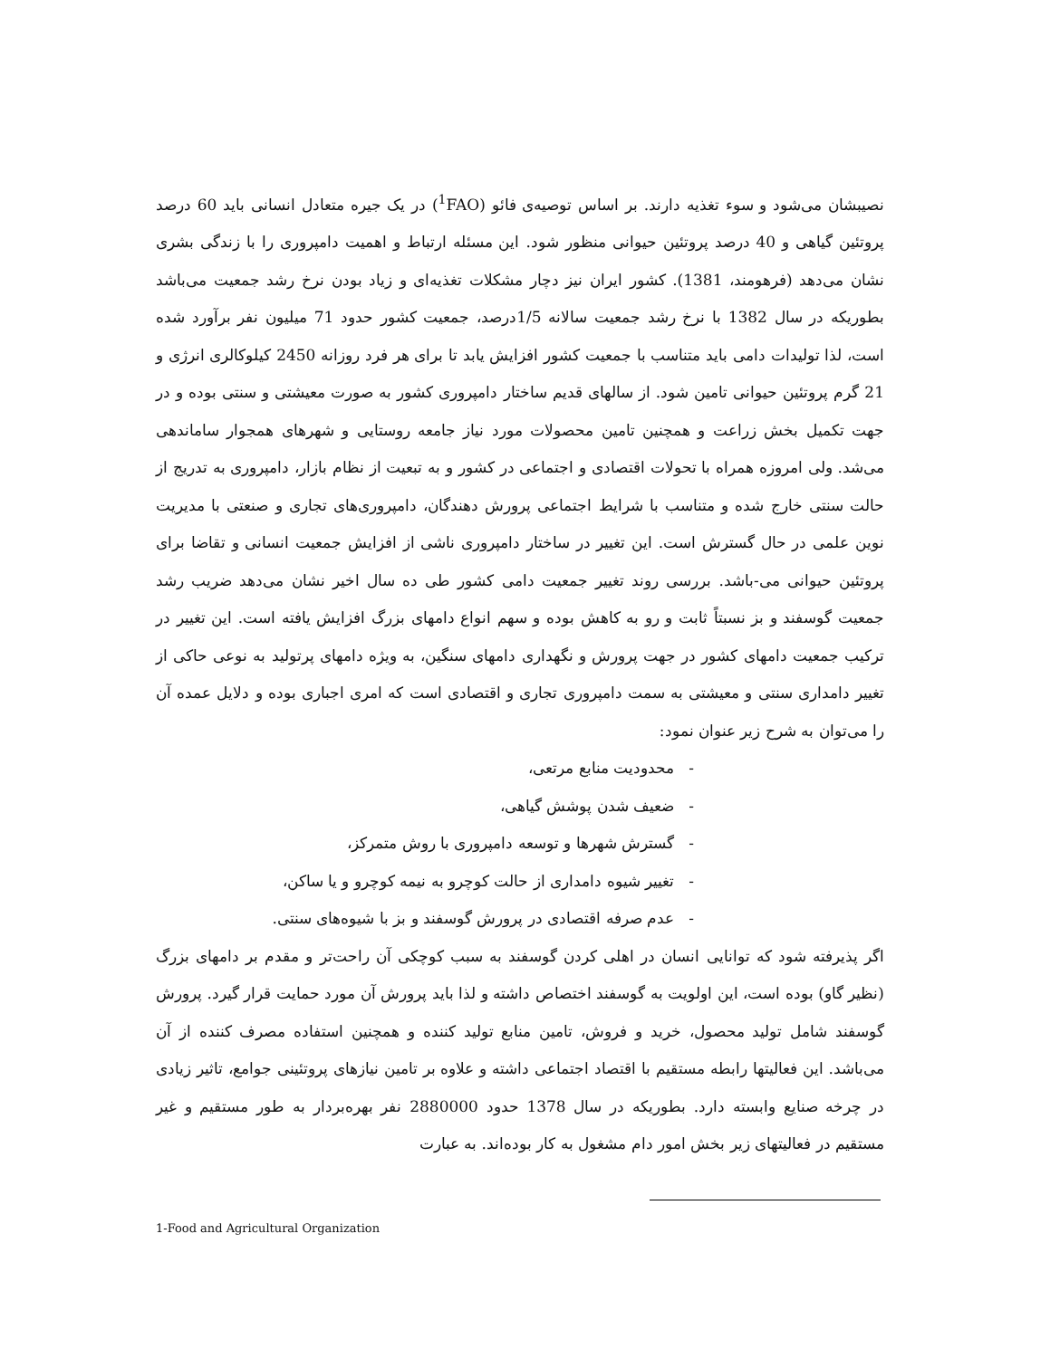نصیبشان می‌شود و سوء تغذیه دارند. بر اساس توصیه‌ی فائو (<sup>1</sup>FAO) در یک جیره متعادل انسانی باید 60 درصد پروتئین گیاهی و 40 درصد پروتئین حیوانی منظور شود. این مسئله ارتباط و اهمیت دامپروری را با زندگی بشری نشان می‌دهد (فرهومند، 1381). کشور ایران نیز دچار مشکلات تغذیه‌ای و زیاد بودن نرخ رشد جمعیت می‌باشد بطوریکه در سال 1382 با نرخ رشد جمعیت سالانه 1/5درصد، جمعیت کشور حدود 71 میلیون نفر برآورد شده است، لذا تولیدات دامی باید متناسب با جمعیت کشور افزایش یابد تا برای هر فرد روزانه 2450 کیلوکالری انرژی و 21 گرم پروتئین حیوانی تامین شود. از سالهای قدیم ساختار دامپروری کشور به صورت معیشتی و سنتی بوده و در جهت تکمیل بخش زراعت و همچنین تامین محصولات مورد نیاز جامعه روستایی و شهرهای همجوار ساماندهی می‌شد. ولی امروزه همراه با تحولات اقتصادی و اجتماعی در کشور و به تبعیت از نظام بازار، دامپروری به تدریج از حالت سنتی خارج شده و متناسب با شرایط اجتماعی پرورش دهندگان، دامپروری‌های تجاری و صنعتی با مدیریت نوین علمی در حال گسترش است. این تغییر در ساختار دامپروری ناشی از افزایش جمعیت انسانی و تقاضا برای پروتئین حیوانی می-باشد. بررسی روند تغییر جمعیت دامی کشور طی ده سال اخیر نشان می‌دهد ضریب رشد جمعیت گوسفند و بز نسبتاً ثابت و رو به کاهش بوده و سهم انواع دامهای بزرگ افزایش یافته است. این تغییر در ترکیب جمعیت دامهای کشور در جهت پرورش و نگهداری دامهای سنگین، به ویژه دامهای پرتولید به نوعی حاکی از تغییر دامداری سنتی و معیشتی به سمت دامپروری تجاری و اقتصادی است که امری اجباری بوده و دلایل عمده آن را می‌توان به شرح زیر عنوان نمود:
- محدودیت منابع مرتعی،
- ضعیف شدن پوشش گیاهی،
- گسترش شهرها و توسعه دامپروری با روش متمرکز،
- تغییر شیوه دامداری از حالت کوچرو به نیمه کوچرو و یا ساکن،
- عدم صرفه اقتصادی در پرورش گوسفند و بز با شیوه‌های سنتی.
اگر پذیرفته شود که توانایی انسان در اهلی کردن گوسفند به سبب کوچکی آن راحت‌تر و مقدم بر دامهای بزرگ (نظیر گاو) بوده است، این اولویت به گوسفند اختصاص داشته و لذا باید پرورش آن مورد حمایت قرار گیرد. پرورش گوسفند شامل تولید محصول، خرید و فروش، تامین منابع تولید کننده و همچنین استفاده مصرف کننده از آن می‌باشد. این فعالیتها رابطه مستقیم با اقتصاد اجتماعی داشته و علاوه بر تامین نیازهای پروتئینی جوامع، تاثیر زیادی در چرخه صنایع وابسته دارد. بطوریکه در سال 1378 حدود 2880000 نفر بهره‌بردار به طور مستقیم و غیر مستقیم در فعالیتهای زیر بخش امور دام مشغول به کار بوده‌اند. به عبارت
1-Food and Agricultural Organization